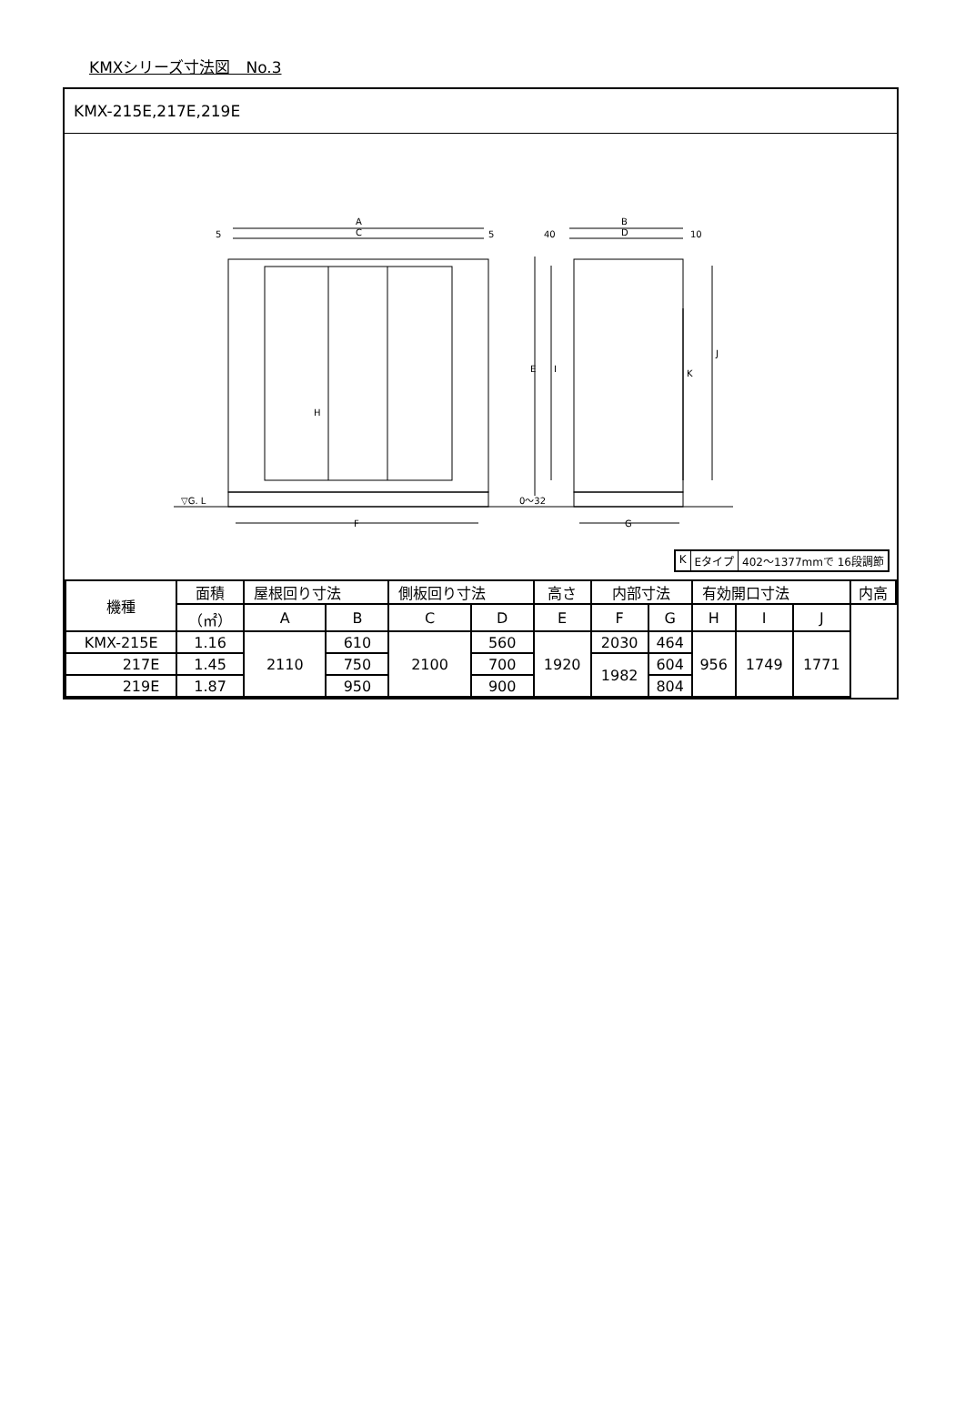KMXシリーズ寸法図　No.3
KMX-215E,217E,219E
A
C
F
B
D
G
5
5
40
10
E
I
J
K
H
▽G. L
0～32
K Eタイプ 402～1377mmで 16段調節
| 機種 | 面積 | 屋根回り寸法 | | 側板回り寸法 | | 高さ | 内部寸法 | | 有効開口寸法 | | | 内高 |
| --- | --- | --- | --- | --- | --- | --- | --- | --- | --- | --- | --- | --- |
| | （㎡） | A | B | C | D | E | F | G | H | I | J | |
| KMX-215E | 1.16 | 2110 | 610 | 2100 | 560 | 1920 | 2030 | 464 | 956 | 1749 | 1771 | |
| 217E | 1.45 | | 750 | | 700 | | 1982 | 604 | | | | |
| 219E | 1.87 | | 950 | | 900 | | | 804 | | | | |